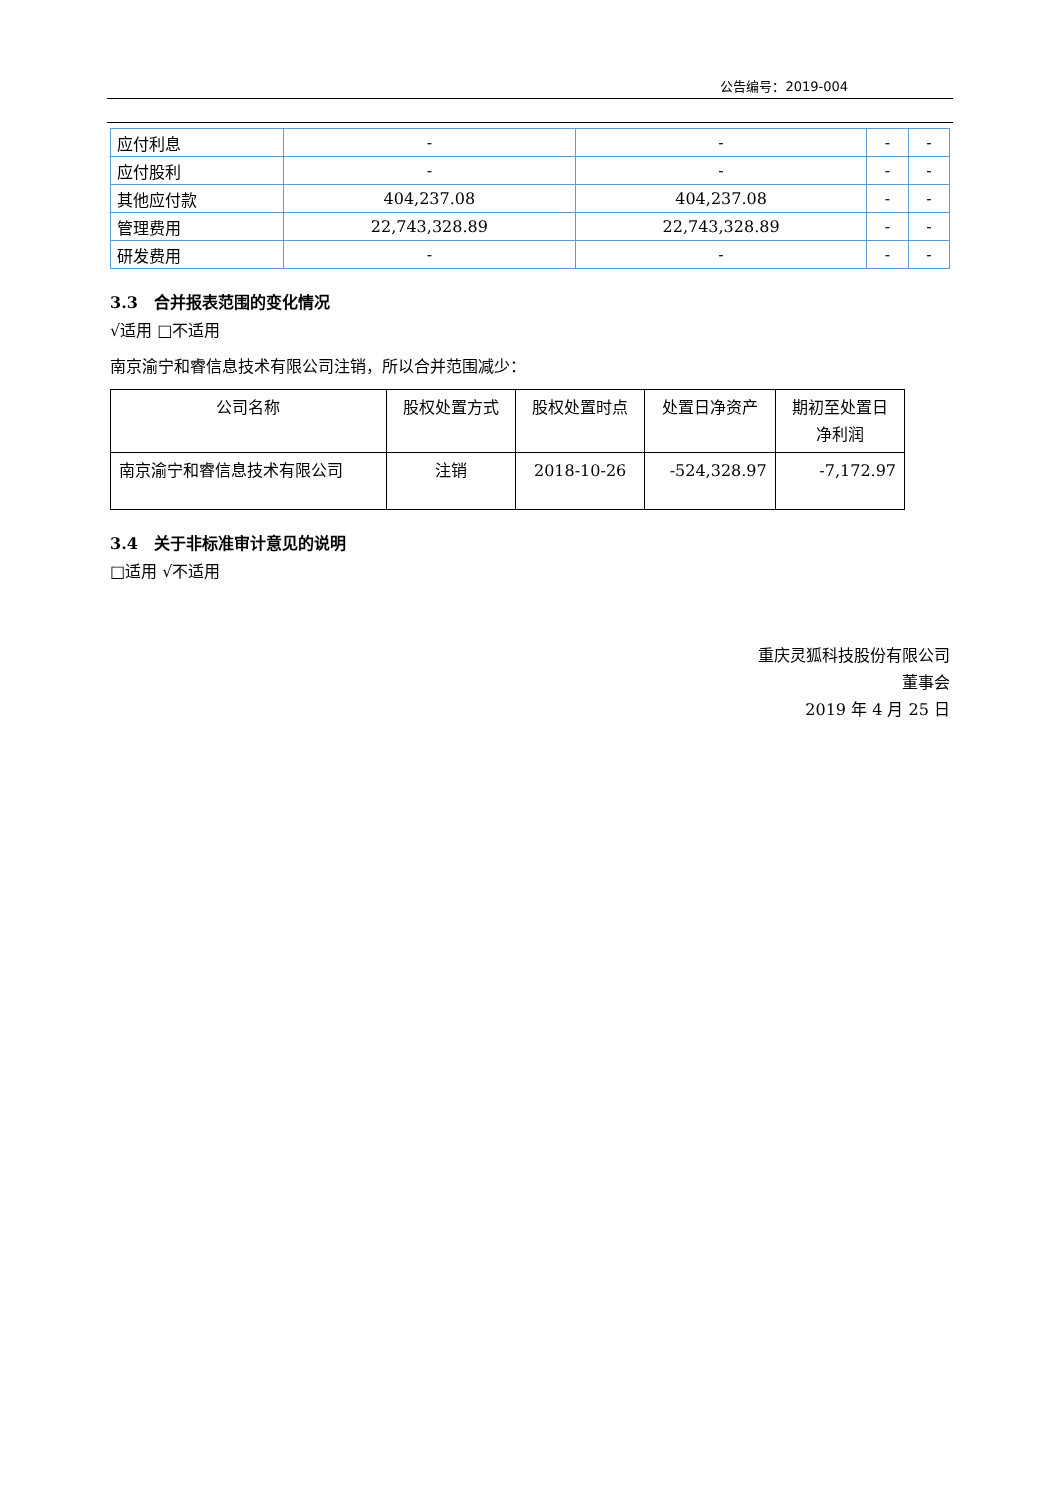公告编号：2019-004
| 应付利息 | - | - | - | - |
| 应付股利 | - | - | - | - |
| 其他应付款 | 404,237.08 | 404,237.08 | - | - |
| 管理费用 | 22,743,328.89 | 22,743,328.89 | - | - |
| 研发费用 | - | - | - | - |
3.3　合并报表范围的变化情况
√适用 □不适用
南京渝宁和睿信息技术有限公司注销，所以合并范围减少：
| 公司名称 | 股权处置方式 | 股权处置时点 | 处置日净资产 | 期初至处置日 净利润 |
| 南京渝宁和睿信息技术有限公司 | 注销 | 2018-10-26 | -524,328.97 | -7,172.97 |
3.4　关于非标准审计意见的说明
□适用 √不适用
重庆灵狐科技股份有限公司
董事会
2019 年 4 月 25 日